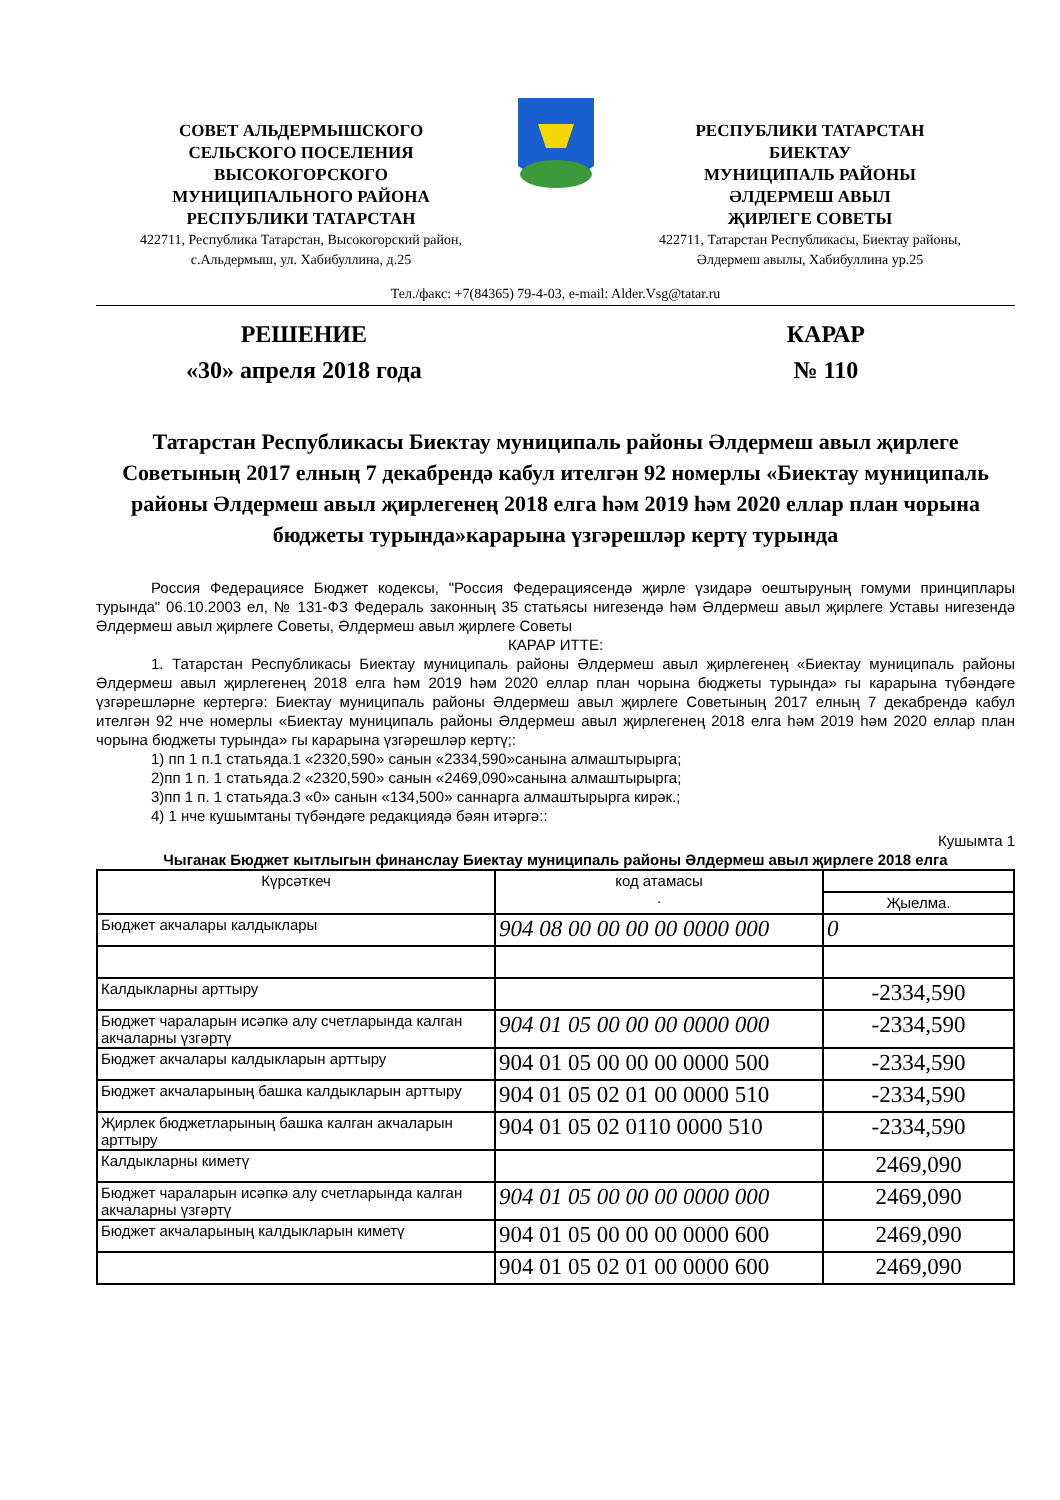СОВЕТ АЛЬДЕРМЫШСКОГО
СЕЛЬСКОГО ПОСЕЛЕНИЯ
ВЫСОКОГОРСКОГО
МУНИЦИПАЛЬНОГО РАЙОНА
РЕСПУБЛИКИ ТАТАРСТАН
422711, Республика Татарстан, Высокогорский район,
с.Альдермыш, ул. Хабибуллина, д.25
РЕСПУБЛИКИ ТАТАРСТАН
БИЕКТАУ
МУНИЦИПАЛЬ РАЙОНЫ
ӘЛДЕРМЕШ АВЫЛ
ҖИРЛЕГЕ СОВЕТЫ
422711, Татарстан Республикасы, Биектау районы,
Әлдермеш авылы, Хабибуллина ур.25
Тел./факс: +7(84365) 79-4-03, e-mail: Alder.Vsg@tatar.ru
РЕШЕНИЕ
«30» апреля 2018 года
КАРАР
№ 110
Татарстан Республикасы Биектау муниципаль районы Әлдермеш авыл җирлеге Советының 2017 елның 7 декабрендә кабул ителгән 92 номерлы «Биектау муниципаль районы Әлдермеш авыл җирлегенең 2018 елга һәм 2019 һәм 2020 еллар план чорына бюджеты турында»карарына үзгәрешләр кертү турында
Россия Федерациясе Бюджет кодексы, "Россия Федерациясендә җирле үзидарә оештыруның гомуми принциплары турында" 06.10.2003 ел, № 131-ФЗ Федераль законның 35 статьясы нигезендә һәм Әлдермеш авыл җирлеге Уставы нигезендә Әлдермеш авыл җирлеге Советы, Әлдермеш авыл җирлеге Советы
КАРАР ИТТЕ:
1. Татарстан Республикасы Биектау муниципаль районы Әлдермеш авыл җирлегенең «Биектау муниципаль районы Әлдермеш авыл җирлегенең 2018 елга һәм 2019 һәм 2020 еллар план чорына бюджеты турында» гы карарына түбәндәге үзгәрешләрне кертергә: Биектау муниципаль районы Әлдермеш авыл җирлеге Советының 2017 елның 7 декабрендә кабул ителгән 92 нче номерлы «Биектау муниципаль районы Әлдермеш авыл җирлегенең 2018 елга һәм 2019 һәм 2020 еллар план чорына бюджеты турында» гы карарына үзгәрешләр кертү;:
1) пп 1 п.1 статьяда.1 «2320,590» санын «2334,590»санына алмаштырырга;
2)пп 1 п. 1 статьяда.2 «2320,590» санын «2469,090»санына алмаштырырга;
3)пп 1 п. 1 статьяда.3 «0» санын «134,500» саннарга алмаштырырга кирәк.;
4) 1 нче кушымтаны түбәндәге редакциядә бәян итәргә::
Кушымта 1
Чыганак Бюджет кытлыгын финанслау Биектау муниципаль районы Әлдермеш авыл җирлеге 2018 елга
| Күрсәткеч | код атамасы . | |
| | | Җыелма. |
| Бюджет акчалары калдыклары | 904 08 00 00 00 00 0000 000 | 0 |
| Калдыкларны арттыру | | -2334,590 |
| Бюджет чараларын исәпкә алу счетларында калган акчаларны үзгәртү | 904 01 05 00 00 00 0000 000 | -2334,590 |
| Бюджет акчалары калдыкларын арттыру | 904 01 05 00 00 00 0000 500 | -2334,590 |
| Бюджет акчаларының башка калдыкларын арттыру | 904 01 05 02 01 00 0000 510 | -2334,590 |
| Җирлек бюджетларының башка калган акчаларын арттыру | 904 01 05 02 0110 0000 510 | -2334,590 |
| Калдыкларны киметү | | 2469,090 |
| Бюджет чараларын исәпкә алу счетларында калган акчаларны үзгәртү | 904 01 05 00 00 00 0000 000 | 2469,090 |
| Бюджет акчаларының калдыкларын киметү | 904 01 05 00 00 00 0000 600 | 2469,090 |
| | 904 01 05 02 01 00 0000 600 | 2469,090 |